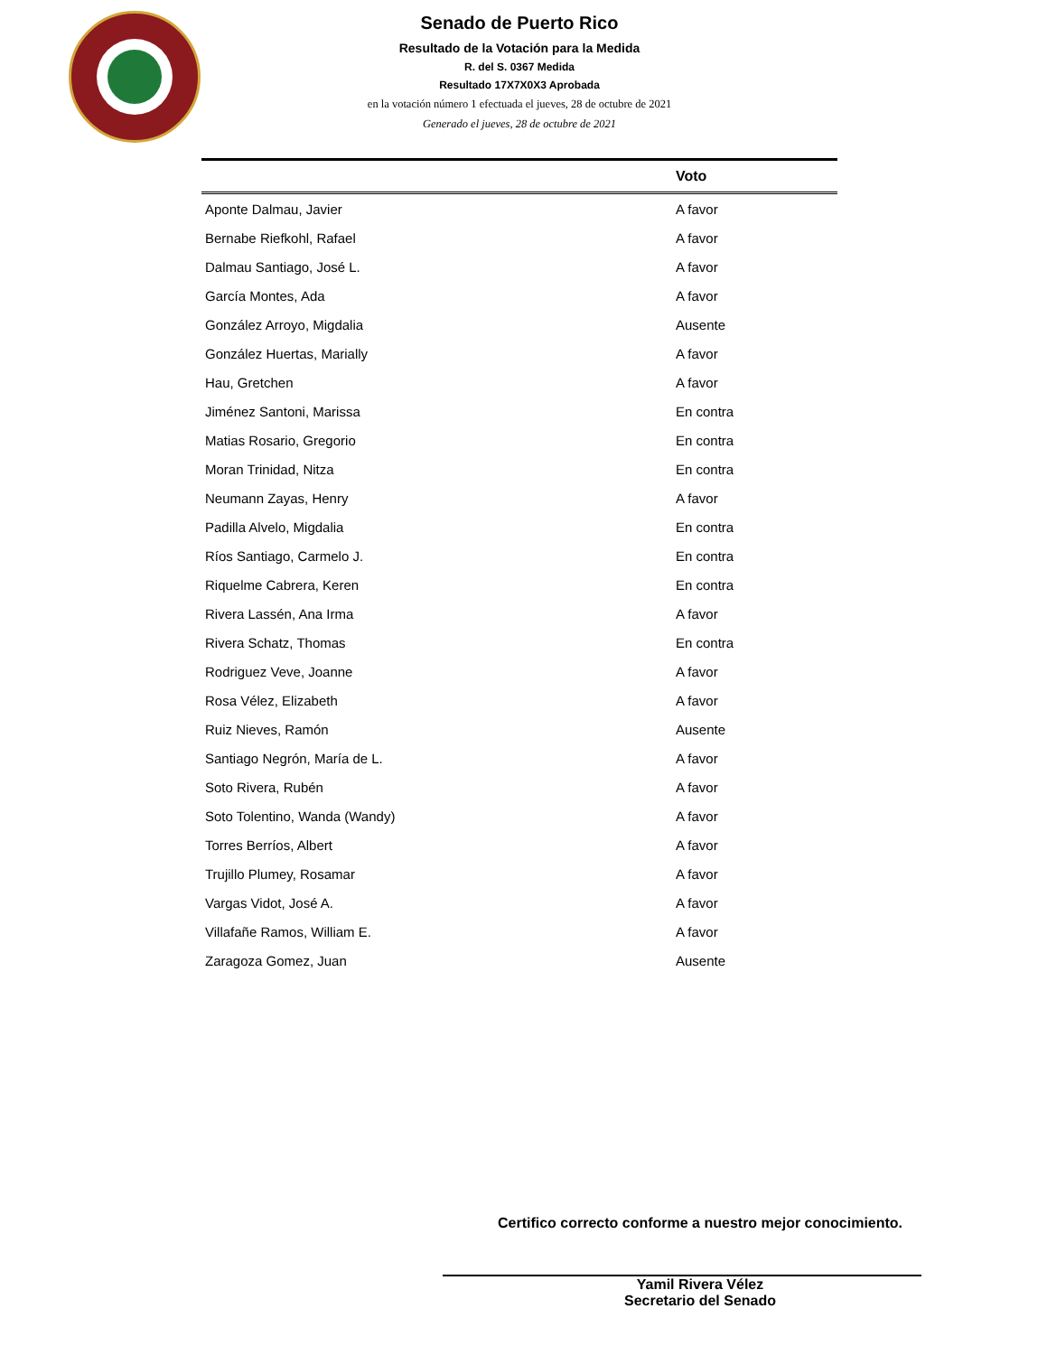Senado de Puerto Rico
Resultado de la Votación para la Medida
R. del S. 0367 Medida
Resultado 17X7X0X3 Aprobada
en la votación número 1 efectuada el jueves, 28 de octubre de 2021
Generado el jueves, 28 de octubre de 2021
| | Voto |
| --- | --- |
| Aponte Dalmau, Javier | A favor |
| Bernabe Riefkohl, Rafael | A favor |
| Dalmau Santiago, José L. | A favor |
| García Montes, Ada | A favor |
| González Arroyo, Migdalia | Ausente |
| González Huertas, Marially | A favor |
| Hau, Gretchen | A favor |
| Jiménez Santoni, Marissa | En contra |
| Matias Rosario, Gregorio | En contra |
| Moran Trinidad, Nitza | En contra |
| Neumann Zayas, Henry | A favor |
| Padilla Alvelo, Migdalia | En contra |
| Ríos Santiago, Carmelo J. | En contra |
| Riquelme Cabrera, Keren | En contra |
| Rivera Lassén, Ana Irma | A favor |
| Rivera Schatz, Thomas | En contra |
| Rodriguez Veve, Joanne | A favor |
| Rosa Vélez, Elizabeth | A favor |
| Ruiz Nieves, Ramón | Ausente |
| Santiago Negrón, María de L. | A favor |
| Soto Rivera, Rubén | A favor |
| Soto Tolentino, Wanda (Wandy) | A favor |
| Torres Berríos, Albert | A favor |
| Trujillo Plumey, Rosamar | A favor |
| Vargas Vidot, José A. | A favor |
| Villafañe Ramos, William E. | A favor |
| Zaragoza Gomez, Juan | Ausente |
Certifico correcto conforme a nuestro mejor conocimiento.
Yamil Rivera Vélez
Secretario del Senado